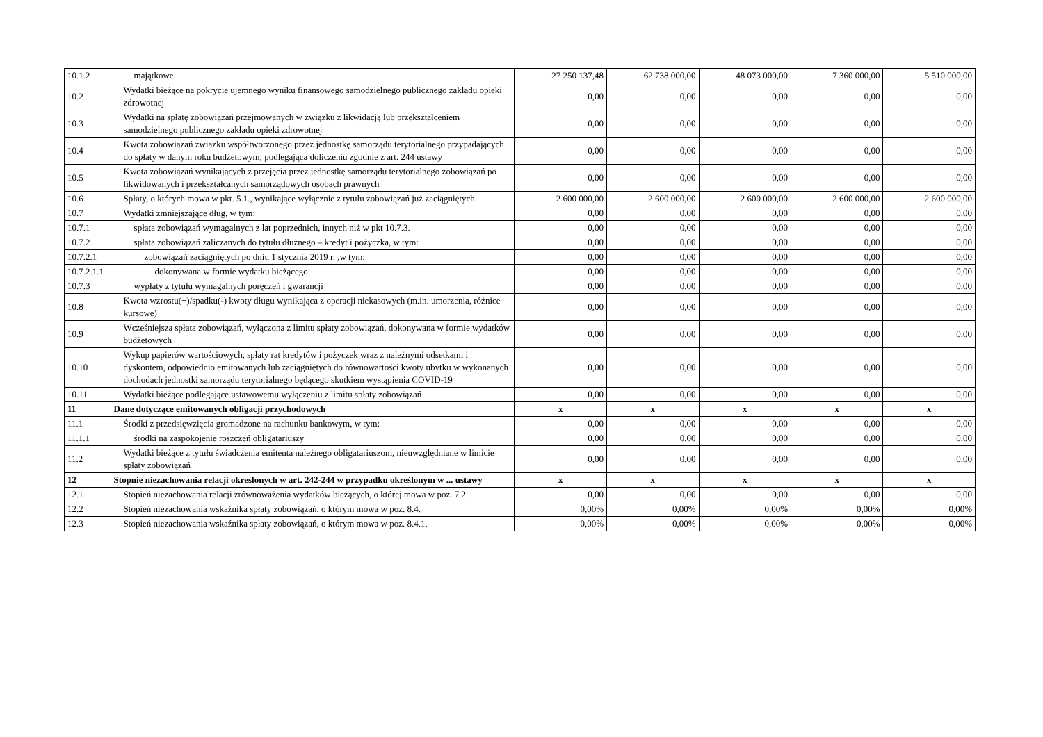| 10.1.2 | majątkowe | 27 250 137,48 | 62 738 000,00 | 48 073 000,00 | 7 360 000,00 | 5 510 000,00 |
| 10.2 | Wydatki bieżące na pokrycie ujemnego wyniku finansowego samodzielnego publicznego zakładu opieki zdrowotnej | 0,00 | 0,00 | 0,00 | 0,00 | 0,00 |
| 10.3 | Wydatki na spłatę zobowiązań przejmowanych w związku z likwidacją lub przekształceniem samodzielnego publicznego zakładu opieki zdrowotnej | 0,00 | 0,00 | 0,00 | 0,00 | 0,00 |
| 10.4 | Kwota zobowiązań związku współtworzonego przez jednostkę samorządu terytorialnego przypadających do spłaty w danym roku budżetowym, podlegająca doliczeniu zgodnie z art. 244 ustawy | 0,00 | 0,00 | 0,00 | 0,00 | 0,00 |
| 10.5 | Kwota zobowiązań wynikających z przejęcia przez jednostkę samorządu terytorialnego zobowiązań po likwidowanych i przekształcanych samorządowych osobach prawnych | 0,00 | 0,00 | 0,00 | 0,00 | 0,00 |
| 10.6 | Spłaty, o których mowa w pkt. 5.1., wynikające wyłącznie z tytułu zobowiązań już zaciągniętych | 2 600 000,00 | 2 600 000,00 | 2 600 000,00 | 2 600 000,00 | 2 600 000,00 |
| 10.7 | Wydatki zmniejszające dług, w tym: | 0,00 | 0,00 | 0,00 | 0,00 | 0,00 |
| 10.7.1 | spłata zobowiązań wymagalnych z lat poprzednich, innych niż w pkt 10.7.3. | 0,00 | 0,00 | 0,00 | 0,00 | 0,00 |
| 10.7.2 | spłata zobowiązań zaliczanych do tytułu dłużnego – kredyt i pożyczka, w tym: | 0,00 | 0,00 | 0,00 | 0,00 | 0,00 |
| 10.7.2.1 | zobowiązań zaciągniętych po dniu 1 stycznia 2019 r. ,w tym: | 0,00 | 0,00 | 0,00 | 0,00 | 0,00 |
| 10.7.2.1.1 | dokonywana w formie wydatku bieżącego | 0,00 | 0,00 | 0,00 | 0,00 | 0,00 |
| 10.7.3 | wypłaty z tytułu wymagalnych poręczeń i gwarancji | 0,00 | 0,00 | 0,00 | 0,00 | 0,00 |
| 10.8 | Kwota wzrostu(+)/spadku(-) kwoty długu wynikająca z operacji niekasowych (m.in. umorzenia, różnice kursowe) | 0,00 | 0,00 | 0,00 | 0,00 | 0,00 |
| 10.9 | Wcześniejsza spłata zobowiązań, wyłączona z limitu spłaty zobowiązań, dokonywana w formie wydatków budżetowych | 0,00 | 0,00 | 0,00 | 0,00 | 0,00 |
| 10.10 | Wykup papierów wartościowych, spłaty rat kredytów i pożyczek wraz z należnymi odsetkami i dyskontem, odpowiednio emitowanych lub zaciągniętych do równowartości kwoty ubytku w wykonanych dochodach jednostki samorządu terytorialnego będącego skutkiem wystąpienia COVID-19 | 0,00 | 0,00 | 0,00 | 0,00 | 0,00 |
| 10.11 | Wydatki bieżące podlegające ustawowemu wyłączeniu z limitu spłaty zobowiązań | 0,00 | 0,00 | 0,00 | 0,00 | 0,00 |
| 11 | Dane dotyczące emitowanych obligacji przychodowych | x | x | x | x | x |
| 11.1 | Środki z przedsięwzięcia gromadzone na rachunku bankowym, w tym: | 0,00 | 0,00 | 0,00 | 0,00 | 0,00 |
| 11.1.1 | środki na zaspokojenie roszczeń obligatariuszy | 0,00 | 0,00 | 0,00 | 0,00 | 0,00 |
| 11.2 | Wydatki bieżące z tytułu świadczenia emitenta należnego obligatariuszom, nieuwzględniane w limicie spłaty zobowiązań | 0,00 | 0,00 | 0,00 | 0,00 | 0,00 |
| 12 | Stopnie niezachowania relacji określonych w art. 242-244 w przypadku określonym w ... ustawy | x | x | x | x | x |
| 12.1 | Stopień niezachowania relacji zrównoważenia wydatków bieżących, o której mowa w poz. 7.2. | 0,00 | 0,00 | 0,00 | 0,00 | 0,00 |
| 12.2 | Stopień niezachowania wskaźnika spłaty zobowiązań, o którym mowa w poz. 8.4. | 0,00% | 0,00% | 0,00% | 0,00% | 0,00% |
| 12.3 | Stopień niezachowania wskaźnika spłaty zobowiązań, o którym mowa w poz. 8.4.1. | 0,00% | 0,00% | 0,00% | 0,00% | 0,00% |